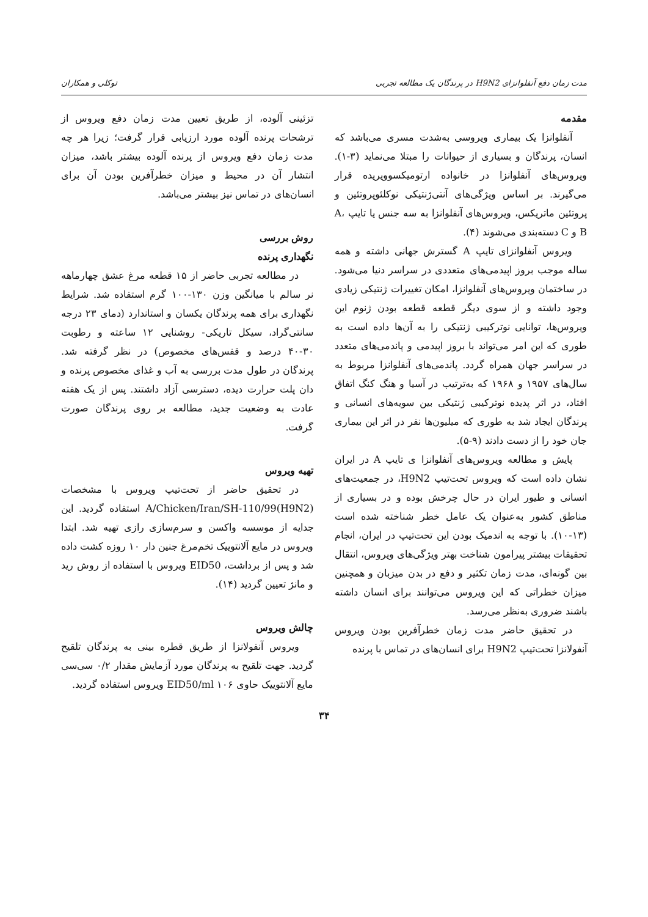مدت زمان دفع آنفلوانزای H9N2 در پرندگان یک مطالعه تجربی توکلی و همکاران
مقدمه
آنفلوانزا یک بیماری ویروسی به‌شدت مسری می‌باشد که انسان، پرندگان و بسیاری از حیوانات را مبتلا می‌نماید (۳-۱). ویروس‌های آنفلوانزا در خانواده ارتومیکسوویریده قرار می‌گیرند. بر اساس ویژگی‌های آنتی‌ژنتیکی نوکلئوپروتئین و پروتئین ماتریکس، ویروس‌های آنفلوانزا به سه جنس یا تایپ A، B و C دسته‌بندی می‌شوند (۴).
ویروس آنفلوانزای تایپ A گسترش جهانی داشته و همه ساله موجب بروز اپیدمی‌های متعددی در سراسر دنیا می‌شود. در ساختمان ویروس‌های آنفلوانزا، امکان تغییرات ژنتیکی زیادی وجود داشته و از سوی دیگر قطعه قطعه بودن ژنوم این ویروس‌ها، توانایی نوترکیبی ژنتیکی را به آن‌ها داده است به طوری که این امر می‌تواند با بروز اپیدمی و پاندمی‌های متعدد در سراسر جهان همراه گردد. پاندمی‌های آنفلوانزا مربوط به سال‌های ۱۹۵۷ و ۱۹۶۸ که به‌ترتیب در آسیا و هنگ کنگ اتفاق افتاد، در اثر پدیده نوترکیبی ژنتیکی بین سویه‌های انسانی و پرندگان ایجاد شد به طوری که میلیون‌ها نفر در اثر این بیماری جان خود را از دست دادند (۹-۵).
پایش و مطالعه ویروس‌های آنفلوانزا ی تایپ A در ایران نشان داده است که ویروس تحت‌تیپ H9N2، در جمعیت‌های انسانی و طیور ایران در حال چرخش بوده و در بسیاری از مناطق کشور به‌عنوان یک عامل خطر شناخته شده است (۱۳-۱۰). با توجه به اندمیک بودن این تحت‌تیپ در ایران، انجام تحقیقات بیشتر پیرامون شناخت بهتر ویژگی‌های ویروس، انتقال بین گونه‌ای، مدت زمان تکثیر و دفع در بدن میزبان و همچنین میزان خطراتی که این ویروس می‌توانند برای انسان داشته باشند ضروری به‌نظر می‌رسد.
در تحقیق حاضر مدت زمان خطرآفرین بودن ویروس آنفولانزا تحت‌تیپ H9N2 برای انسان‌های در تماس با پرنده
تزئینی آلوده، از طریق تعیین مدت زمان دفع ویروس از ترشحات پرنده آلوده مورد ارزیابی قرار گرفت؛ زیرا هر چه مدت زمان دفع ویروس از پرنده آلوده بیشتر باشد، میزان انتشار آن در محیط و میزان خطرآفرین بودن آن برای انسان‌های در تماس نیز بیشتر می‌باشد.
روش بررسی
نگهداری پرنده
در مطالعه تجربی حاضر از ۱۵ قطعه مرغ عشق چهارماهه نر سالم با میانگین وزن ۱۳۰-۱۰۰ گرم استفاده شد. شرایط نگهداری برای همه پرندگان یکسان و استاندارد (دمای ۲۳ درجه سانتی‌گراد، سیکل تاریکی- روشنایی ۱۲ ساعته و رطوبت ۳۰-۴۰ درصد و قفس‌های مخصوص) در نظر گرفته شد. پرندگان در طول مدت بررسی به آب و غذای مخصوص پرنده و دان پلت حرارت دیده، دسترسی آزاد داشتند. پس از یک هفته عادت به وضعیت جدید، مطالعه بر روی پرندگان صورت گرفت.
تهیه ویروس
در تحقیق حاضر از تحت‌تیپ ویروس با مشخصات A/Chicken/Iran/SH-110/99(H9N2) استفاده گردید. این جدایه از موسسه واکسن و سرم‌سازی رازی تهیه شد. ابتدا ویروس در مایع آلانتوییک تخم‌مرغ جنین دار ۱۰ روزه کشت داده شد و پس از برداشت، EID50 ویروس با استفاده از روش رید و مانژ تعیین گردید (۱۴).
چالش ویروس
ویروس آنفولانزا از طریق قطره بینی به پرندگان تلقیح گردید. جهت تلقیح به پرندگان مورد آزمایش مقدار ۰/۲ سی‌سی مایع آلانتوییک حاوی ۱۰۶ EID50/ml ویروس استفاده گردید.
۳۴